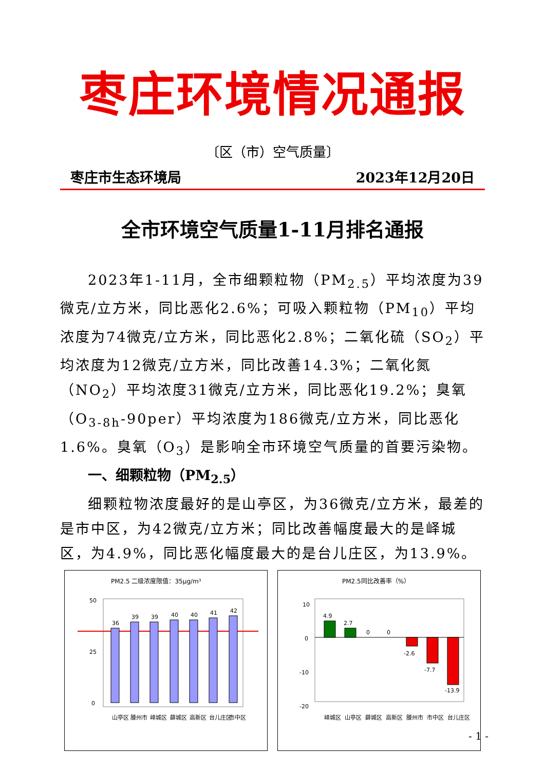枣庄环境情况通报
〔区（市）空气质量〕
枣庄市生态环境局 2023年12月20日
全市环境空气质量1-11月排名通报
2023年1-11月，全市细颗粒物（PM<sub>2.5</sub>）平均浓度为39微克/立方米，同比恶化2.6%；可吸入颗粒物（PM<sub>10</sub>）平均浓度为74微克/立方米，同比恶化2.8%；二氧化硫（SO<sub>2</sub>）平均浓度为12微克/立方米，同比改善14.3%；二氧化氮（NO<sub>2</sub>）平均浓度31微克/立方米，同比恶化19.2%；臭氧（O<sub>3-8h</sub>-90per）平均浓度为186微克/立方米，同比恶化1.6%。臭氧（O<sub>3</sub>）是影响全市环境空气质量的首要污染物。
一、细颗粒物（PM<sub>2.5</sub>）
细颗粒物浓度最好的是山亭区，为36微克/立方米，最差的是市中区，为42微克/立方米；同比改善幅度最大的是峄城区，为4.9%，同比恶化幅度最大的是台儿庄区，为13.9%。
PM2.5 二级浓度限值：35μg/m³
50
25
0
36
39
39
40
40
41
42
山亭区
滕州市
峄城区
薛城区
高新区
台儿庄区
市中区
PM2.5同比改善率（%）
10
0
-10
-20
4.9
2.7
0
0
-2.6
-7.7
-13.9
峄城区
山亭区
薛城区
高新区
滕州市
市中区
台儿庄区
- 1 -